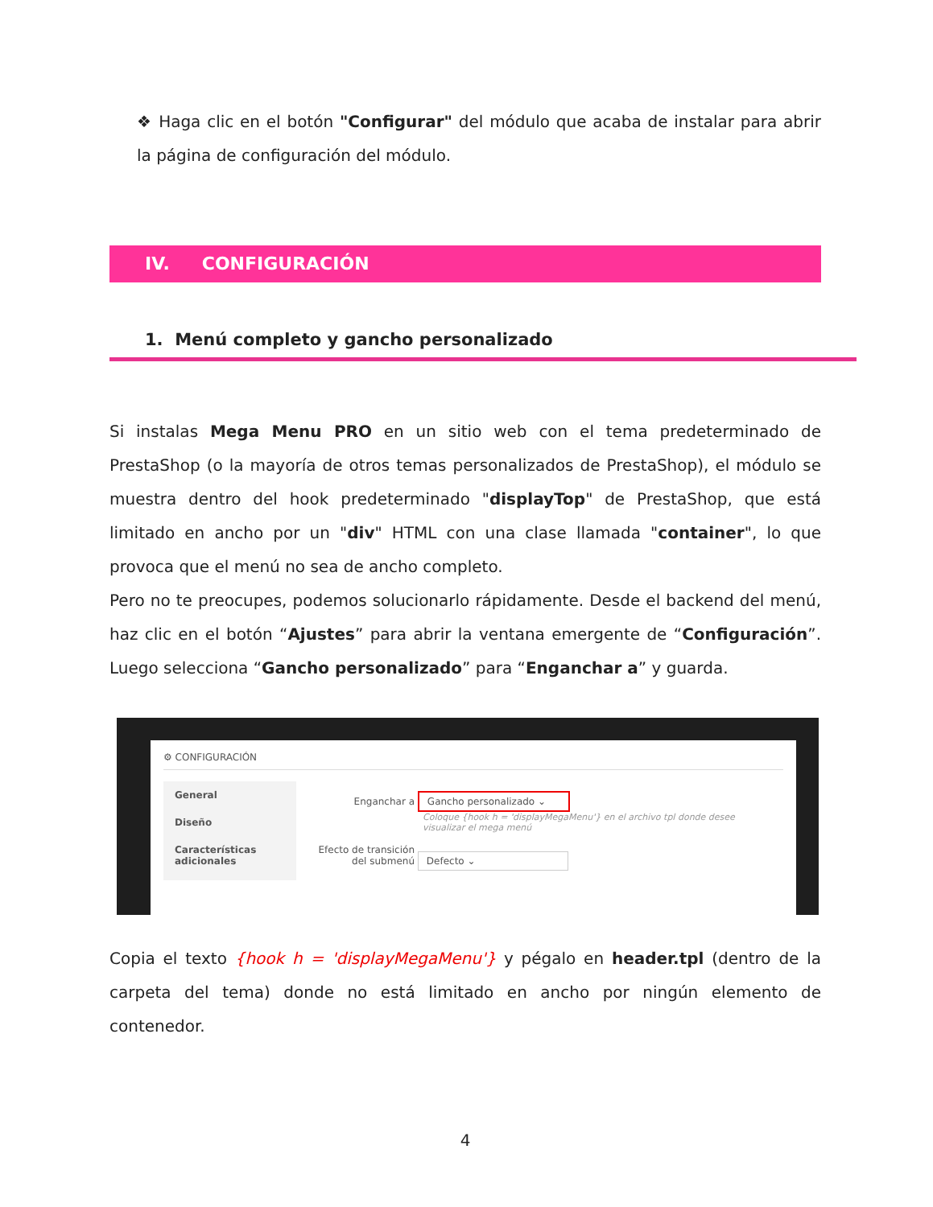❖ Haga clic en el botón "Configurar" del módulo que acaba de instalar para abrir la página de configuración del módulo.
IV. CONFIGURACIÓN
1. Menú completo y gancho personalizado
Si instalas Mega Menu PRO en un sitio web con el tema predeterminado de PrestaShop (o la mayoría de otros temas personalizados de PrestaShop), el módulo se muestra dentro del hook predeterminado "displayTop" de PrestaShop, que está limitado en ancho por un "div" HTML con una clase llamada "container", lo que provoca que el menú no sea de ancho completo.
Pero no te preocupes, podemos solucionarlo rápidamente. Desde el backend del menú, haz clic en el botón “Ajustes” para abrir la ventana emergente de “Configuración”. Luego selecciona “Gancho personalizado” para “Enganchar a” y guarda.
⚙ CONFIGURACIÓN
General
Diseño
Características adicionales
Enganchar a Gancho personalizado ⌄
Coloque {hook h = 'displayMegaMenu'} en el archivo tpl donde desee visualizar el mega menú
Efecto de transición del submenú Defecto ⌄
Copia el texto {hook h = 'displayMegaMenu'} y pégalo en header.tpl (dentro de la carpeta del tema) donde no está limitado en ancho por ningún elemento de contenedor.
4